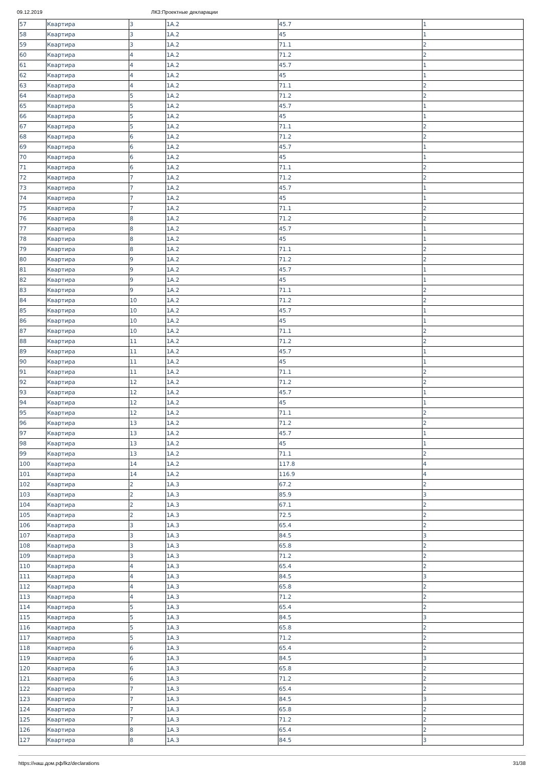09.12.2019 ЛКЗ:Проектные декларации
| 57 | Квартира | 3 | 1А.2 | 45.7 | 1 |
| 58 | Квартира | 3 | 1А.2 | 45 | 1 |
| 59 | Квартира | 3 | 1А.2 | 71.1 | 2 |
| 60 | Квартира | 4 | 1А.2 | 71.2 | 2 |
| 61 | Квартира | 4 | 1А.2 | 45.7 | 1 |
| 62 | Квартира | 4 | 1А.2 | 45 | 1 |
| 63 | Квартира | 4 | 1А.2 | 71.1 | 2 |
| 64 | Квартира | 5 | 1А.2 | 71.2 | 2 |
| 65 | Квартира | 5 | 1А.2 | 45.7 | 1 |
| 66 | Квартира | 5 | 1А.2 | 45 | 1 |
| 67 | Квартира | 5 | 1А.2 | 71.1 | 2 |
| 68 | Квартира | 6 | 1А.2 | 71.2 | 2 |
| 69 | Квартира | 6 | 1А.2 | 45.7 | 1 |
| 70 | Квартира | 6 | 1А.2 | 45 | 1 |
| 71 | Квартира | 6 | 1А.2 | 71.1 | 2 |
| 72 | Квартира | 7 | 1А.2 | 71.2 | 2 |
| 73 | Квартира | 7 | 1А.2 | 45.7 | 1 |
| 74 | Квартира | 7 | 1А.2 | 45 | 1 |
| 75 | Квартира | 7 | 1А.2 | 71.1 | 2 |
| 76 | Квартира | 8 | 1А.2 | 71.2 | 2 |
| 77 | Квартира | 8 | 1А.2 | 45.7 | 1 |
| 78 | Квартира | 8 | 1А.2 | 45 | 1 |
| 79 | Квартира | 8 | 1А.2 | 71.1 | 2 |
| 80 | Квартира | 9 | 1А.2 | 71.2 | 2 |
| 81 | Квартира | 9 | 1А.2 | 45.7 | 1 |
| 82 | Квартира | 9 | 1А.2 | 45 | 1 |
| 83 | Квартира | 9 | 1А.2 | 71.1 | 2 |
| 84 | Квартира | 10 | 1А.2 | 71.2 | 2 |
| 85 | Квартира | 10 | 1А.2 | 45.7 | 1 |
| 86 | Квартира | 10 | 1А.2 | 45 | 1 |
| 87 | Квартира | 10 | 1А.2 | 71.1 | 2 |
| 88 | Квартира | 11 | 1А.2 | 71.2 | 2 |
| 89 | Квартира | 11 | 1А.2 | 45.7 | 1 |
| 90 | Квартира | 11 | 1А.2 | 45 | 1 |
| 91 | Квартира | 11 | 1А.2 | 71.1 | 2 |
| 92 | Квартира | 12 | 1А.2 | 71.2 | 2 |
| 93 | Квартира | 12 | 1А.2 | 45.7 | 1 |
| 94 | Квартира | 12 | 1А.2 | 45 | 1 |
| 95 | Квартира | 12 | 1А.2 | 71.1 | 2 |
| 96 | Квартира | 13 | 1А.2 | 71.2 | 2 |
| 97 | Квартира | 13 | 1А.2 | 45.7 | 1 |
| 98 | Квартира | 13 | 1А.2 | 45 | 1 |
| 99 | Квартира | 13 | 1А.2 | 71.1 | 2 |
| 100 | Квартира | 14 | 1А.2 | 117.8 | 4 |
| 101 | Квартира | 14 | 1А.2 | 116.9 | 4 |
| 102 | Квартира | 2 | 1А.3 | 67.2 | 2 |
| 103 | Квартира | 2 | 1А.3 | 85.9 | 3 |
| 104 | Квартира | 2 | 1А.3 | 67.1 | 2 |
| 105 | Квартира | 2 | 1А.3 | 72.5 | 2 |
| 106 | Квартира | 3 | 1А.3 | 65.4 | 2 |
| 107 | Квартира | 3 | 1А.3 | 84.5 | 3 |
| 108 | Квартира | 3 | 1А.3 | 65.8 | 2 |
| 109 | Квартира | 3 | 1А.3 | 71.2 | 2 |
| 110 | Квартира | 4 | 1А.3 | 65.4 | 2 |
| 111 | Квартира | 4 | 1А.3 | 84.5 | 3 |
| 112 | Квартира | 4 | 1А.3 | 65.8 | 2 |
| 113 | Квартира | 4 | 1А.3 | 71.2 | 2 |
| 114 | Квартира | 5 | 1А.3 | 65.4 | 2 |
| 115 | Квартира | 5 | 1А.3 | 84.5 | 3 |
| 116 | Квартира | 5 | 1А.3 | 65.8 | 2 |
| 117 | Квартира | 5 | 1А.3 | 71.2 | 2 |
| 118 | Квартира | 6 | 1А.3 | 65.4 | 2 |
| 119 | Квартира | 6 | 1А.3 | 84.5 | 3 |
| 120 | Квартира | 6 | 1А.3 | 65.8 | 2 |
| 121 | Квартира | 6 | 1А.3 | 71.2 | 2 |
| 122 | Квартира | 7 | 1А.3 | 65.4 | 2 |
| 123 | Квартира | 7 | 1А.3 | 84.5 | 3 |
| 124 | Квартира | 7 | 1А.3 | 65.8 | 2 |
| 125 | Квартира | 7 | 1А.3 | 71.2 | 2 |
| 126 | Квартира | 8 | 1А.3 | 65.4 | 2 |
| 127 | Квартира | 8 | 1А.3 | 84.5 | 3 |
https://наш.дом.рф/lkz/declarations 31/38